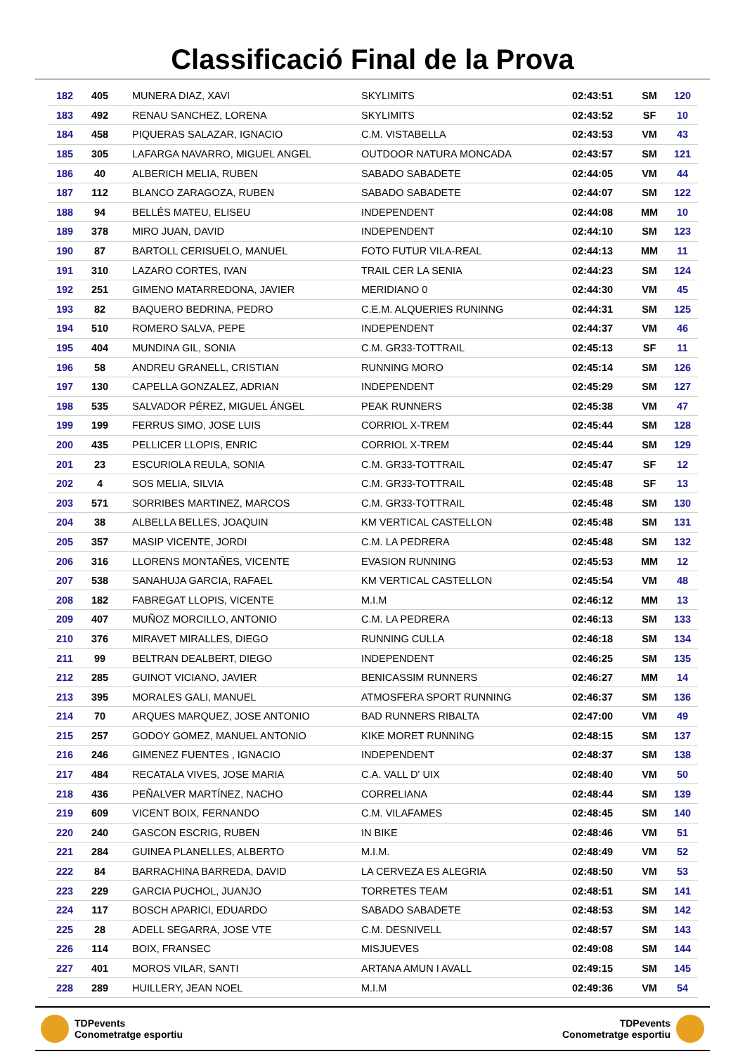Classificació Final de la Prova
| 182 | 405 | MUNERA DIAZ, XAVI | SKYLIMITS | 02:43:51 | SM | 120 |
| 183 | 492 | RENAU SANCHEZ, LORENA | SKYLIMITS | 02:43:52 | SF | 10 |
| 184 | 458 | PIQUERAS SALAZAR, IGNACIO | C.M. VISTABELLA | 02:43:53 | VM | 43 |
| 185 | 305 | LAFARGA NAVARRO, MIGUEL ANGEL | OUTDOOR NATURA MONCADA | 02:43:57 | SM | 121 |
| 186 | 40 | ALBERICH MELIA, RUBEN | SABADO SABADETE | 02:44:05 | VM | 44 |
| 187 | 112 | BLANCO ZARAGOZA, RUBEN | SABADO SABADETE | 02:44:07 | SM | 122 |
| 188 | 94 | BELLÉS MATEU, ELISEU | INDEPENDENT | 02:44:08 | MM | 10 |
| 189 | 378 | MIRO JUAN, DAVID | INDEPENDENT | 02:44:10 | SM | 123 |
| 190 | 87 | BARTOLL CERISUELO, MANUEL | FOTO FUTUR VILA-REAL | 02:44:13 | MM | 11 |
| 191 | 310 | LAZARO CORTES, IVAN | TRAIL CER LA SENIA | 02:44:23 | SM | 124 |
| 192 | 251 | GIMENO MATARREDONA, JAVIER | MERIDIANO 0 | 02:44:30 | VM | 45 |
| 193 | 82 | BAQUERO BEDRINA, PEDRO | C.E.M. ALQUERIES RUNINNG | 02:44:31 | SM | 125 |
| 194 | 510 | ROMERO SALVA, PEPE | INDEPENDENT | 02:44:37 | VM | 46 |
| 195 | 404 | MUNDINA GIL, SONIA | C.M. GR33-TOTTRAIL | 02:45:13 | SF | 11 |
| 196 | 58 | ANDREU GRANELL, CRISTIAN | RUNNING MORO | 02:45:14 | SM | 126 |
| 197 | 130 | CAPELLA GONZALEZ, ADRIAN | INDEPENDENT | 02:45:29 | SM | 127 |
| 198 | 535 | SALVADOR PÉREZ, MIGUEL ÁNGEL | PEAK RUNNERS | 02:45:38 | VM | 47 |
| 199 | 199 | FERRUS SIMO, JOSE LUIS | CORRIOL X-TREM | 02:45:44 | SM | 128 |
| 200 | 435 | PELLICER LLOPIS, ENRIC | CORRIOL X-TREM | 02:45:44 | SM | 129 |
| 201 | 23 | ESCURIOLA REULA, SONIA | C.M. GR33-TOTTRAIL | 02:45:47 | SF | 12 |
| 202 | 4 | SOS MELIA, SILVIA | C.M. GR33-TOTTRAIL | 02:45:48 | SF | 13 |
| 203 | 571 | SORRIBES MARTINEZ, MARCOS | C.M. GR33-TOTTRAIL | 02:45:48 | SM | 130 |
| 204 | 38 | ALBELLA BELLES, JOAQUIN | KM VERTICAL CASTELLON | 02:45:48 | SM | 131 |
| 205 | 357 | MASIP VICENTE, JORDI | C.M. LA PEDRERA | 02:45:48 | SM | 132 |
| 206 | 316 | LLORENS MONTAÑES, VICENTE | EVASION RUNNING | 02:45:53 | MM | 12 |
| 207 | 538 | SANAHUJA GARCIA, RAFAEL | KM VERTICAL CASTELLON | 02:45:54 | VM | 48 |
| 208 | 182 | FABREGAT LLOPIS, VICENTE | M.I.M | 02:46:12 | MM | 13 |
| 209 | 407 | MUÑOZ MORCILLO, ANTONIO | C.M. LA PEDRERA | 02:46:13 | SM | 133 |
| 210 | 376 | MIRAVET MIRALLES, DIEGO | RUNNING CULLA | 02:46:18 | SM | 134 |
| 211 | 99 | BELTRAN DEALBERT, DIEGO | INDEPENDENT | 02:46:25 | SM | 135 |
| 212 | 285 | GUINOT VICIANO, JAVIER | BENICASSIM RUNNERS | 02:46:27 | MM | 14 |
| 213 | 395 | MORALES GALI, MANUEL | ATMOSFERA SPORT RUNNING | 02:46:37 | SM | 136 |
| 214 | 70 | ARQUES MARQUEZ, JOSE ANTONIO | BAD RUNNERS RIBALTA | 02:47:00 | VM | 49 |
| 215 | 257 | GODOY GOMEZ, MANUEL ANTONIO | KIKE MORET RUNNING | 02:48:15 | SM | 137 |
| 216 | 246 | GIMENEZ FUENTES , IGNACIO | INDEPENDENT | 02:48:37 | SM | 138 |
| 217 | 484 | RECATALA VIVES, JOSE MARIA | C.A. VALL D' UIX | 02:48:40 | VM | 50 |
| 218 | 436 | PEÑALVER MARTÍNEZ, NACHO | CORRELIANA | 02:48:44 | SM | 139 |
| 219 | 609 | VICENT BOIX, FERNANDO | C.M. VILAFAMES | 02:48:45 | SM | 140 |
| 220 | 240 | GASCON ESCRIG, RUBEN | IN BIKE | 02:48:46 | VM | 51 |
| 221 | 284 | GUINEA PLANELLES, ALBERTO | M.I.M. | 02:48:49 | VM | 52 |
| 222 | 84 | BARRACHINA BARREDA, DAVID | LA CERVEZA ES ALEGRIA | 02:48:50 | VM | 53 |
| 223 | 229 | GARCIA PUCHOL, JUANJO | TORRETES TEAM | 02:48:51 | SM | 141 |
| 224 | 117 | BOSCH APARICI, EDUARDO | SABADO SABADETE | 02:48:53 | SM | 142 |
| 225 | 28 | ADELL SEGARRA, JOSE VTE | C.M. DESNIVELL | 02:48:57 | SM | 143 |
| 226 | 114 | BOIX, FRANSEC | MISJUEVES | 02:49:08 | SM | 144 |
| 227 | 401 | MOROS VILAR, SANTI | ARTANA AMUN I AVALL | 02:49:15 | SM | 145 |
| 228 | 289 | HUILLERY, JEAN NOEL | M.I.M | 02:49:36 | VM | 54 |
TDPevents
Conometratge esportiu
TDPevents
Conometratge esportiu